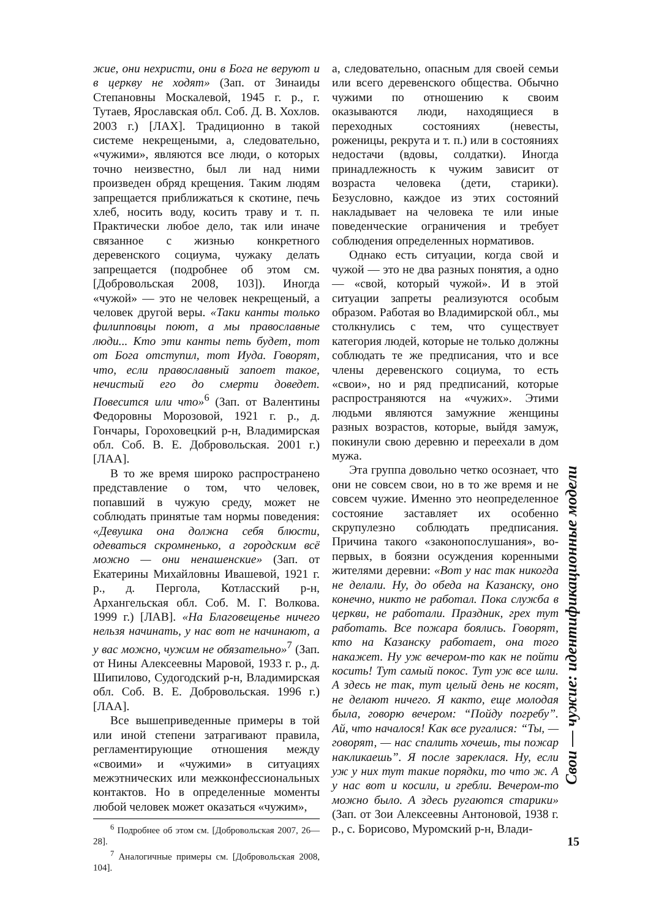жие, они нехристи, они в Бога не веруют и в церкву не ходят» (Зап. от Зинаиды Степановны Москалевой, 1945 г. р., г. Тутаев, Ярославская обл. Соб. Д. В. Хохлов. 2003 г.) [ЛАХ]. Традиционно в такой системе некрещеными, а, следовательно, «чужими», являются все люди, о которых точно неизвестно, был ли над ними произведен обряд крещения. Таким людям запрещается приближаться к скотине, печь хлеб, носить воду, косить траву и т. п. Практически любое дело, так или иначе связанное с жизнью конкретного деревенского социума, чужаку делать запрещается (подробнее об этом см. [Добровольская 2008, 103]). Иногда «чужой» — это не человек некрещеный, а человек другой веры. «Таки канты только филипповцы поют, а мы православные люди... Кто эти канты петь будет, тот от Бога отступил, тот Иуда. Говорят, что, если православный запоет такое, нечистый его до смерти доведет. Повесится или что»<sup>6</sup> (Зап. от Валентины Федоровны Морозовой, 1921 г. р., д. Гончары, Гороховецкий р-н, Владимирская обл. Соб. В. Е. Добровольская. 2001 г.) [ЛАА].
В то же время широко распространено представление о том, что человек, попавший в чужую среду, может не соблюдать принятые там нормы поведения: «Девушка она должна себя блюсти, одеваться скромненько, а городским всё можно — они ненашенские» (Зап. от Екатерины Михайловны Ивашевой, 1921 г. р., д. Пергола, Котласский р-н, Архангельская обл. Соб. М. Г. Волкова. 1999 г.) [ЛАВ]. «На Благовещенье ничего нельзя начинать, у нас вот не начинают, а у вас можно, чужим не обязательно»<sup>7</sup> (Зап. от Нины Алексеевны Маровой, 1933 г. р., д. Шипилово, Судогодский р-н, Владимирская обл. Соб. В. Е. Добровольская. 1996 г.) [ЛАА].
Все вышеприведенные примеры в той или иной степени затрагивают правила, регламентирующие отношения между «своими» и «чужими» в ситуациях межэтнических или межконфессиональных контактов. Но в определенные моменты любой человек может оказаться «чужим»,
<sup>6</sup> Подробнее об этом см. [Добровольская 2007, 26—28].
<sup>7</sup> Аналогичные примеры см. [Добровольская 2008, 104].
а, следовательно, опасным для своей семьи или всего деревенского общества. Обычно чужими по отношению к своим оказываются люди, находящиеся в переходных состояниях (невесты, роженицы, рекрута и т. п.) или в состояниях недостачи (вдовы, солдатки). Иногда принадлежность к чужим зависит от возраста человека (дети, старики). Безусловно, каждое из этих состояний накладывает на человека те или иные поведенческие ограничения и требует соблюдения определенных нормативов.
Однако есть ситуации, когда свой и чужой — это не два разных понятия, а одно — «свой, который чужой». И в этой ситуации запреты реализуются особым образом. Работая во Владимирской обл., мы столкнулись с тем, что существует категория людей, которые не только должны соблюдать те же предписания, что и все члены деревенского социума, то есть «свои», но и ряд предписаний, которые распространяются на «чужих». Этими людьми являются замужние женщины разных возрастов, которые, выйдя замуж, покинули свою деревню и переехали в дом мужа.
Эта группа довольно четко осознает, что они не совсем свои, но в то же время и не совсем чужие. Именно это неопределенное состояние заставляет их особенно скрупулезно соблюдать предписания. Причина такого «законопослушания», во-первых, в боязни осуждения коренными жителями деревни: «Вот у нас так никогда не делали. Ну, до обеда на Казанску, оно конечно, никто не работал. Пока служба в церкви, не работали. Праздник, грех тут работать. Все пожара боялись. Говорят, кто на Казанску работает, она того накажет. Ну уж вечером-то как не пойти косить! Тут самый покос. Тут уж все шли. А здесь не так, тут целый день не косят, не делают ничего. Я както, еще молодая была, говорю вечером: “Пойду погребу”. Ай, что началося! Как все ругалися: “Ты, — говорят, — нас спалить хочешь, ты пожар накликаешь”. Я после зареклася. Ну, если уж у них тут такие порядки, то что ж. А у нас вот и косили, и гребли. Вечером-то можно было. А здесь ругаются старики» (Зап. от Зои Алексеевны Антоновой, 1938 г. р., с. Борисово, Муромский р-н, Влади-
Свои — чужие: идентификационные модели
15